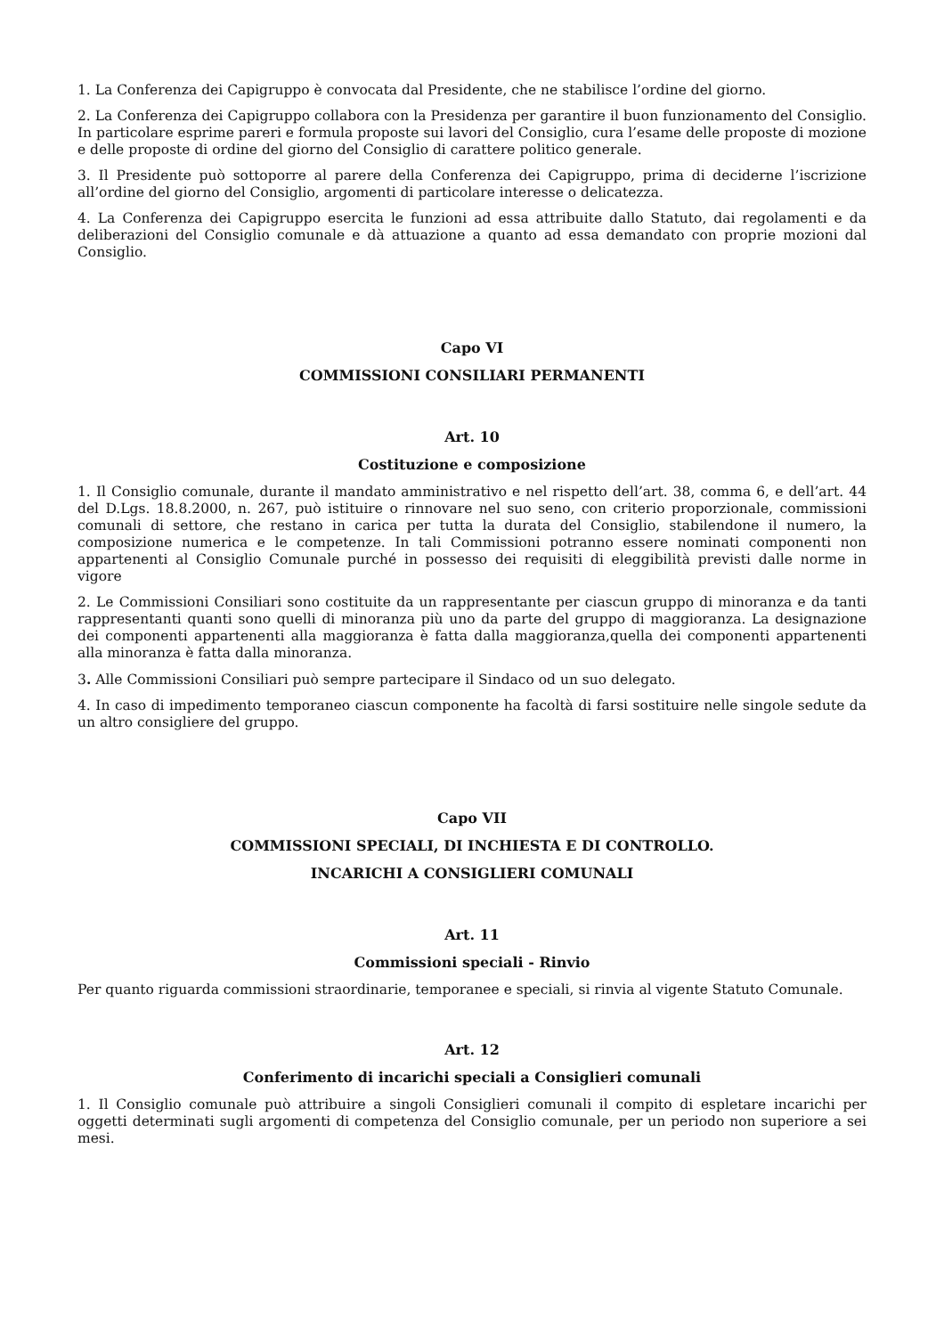1. La Conferenza dei Capigruppo è convocata dal Presidente, che ne stabilisce l’ordine del giorno.
2. La Conferenza dei Capigruppo collabora con la Presidenza per garantire il buon funzionamento del Consiglio. In particolare esprime pareri e formula proposte sui lavori del Consiglio, cura l’esame delle proposte di mozione e delle proposte di ordine del giorno del Consiglio di carattere politico generale.
3. Il Presidente può sottoporre al parere della Conferenza dei Capigruppo, prima di deciderne l’iscrizione all’ordine del giorno del Consiglio, argomenti di particolare interesse o delicatezza.
4. La Conferenza dei Capigruppo esercita le funzioni ad essa attribuite dallo Statuto, dai regolamenti e da deliberazioni del Consiglio comunale e dà attuazione a quanto ad essa demandato con proprie mozioni dal Consiglio.
Capo VI
COMMISSIONI CONSILIARI PERMANENTI
Art. 10
Costituzione e composizione
1. Il Consiglio comunale, durante il mandato amministrativo e nel rispetto dell’art. 38, comma 6, e dell’art. 44 del D.Lgs. 18.8.2000, n. 267, può istituire o rinnovare nel suo seno, con criterio proporzionale, commissioni comunali di settore, che restano in carica per tutta la durata del Consiglio, stabilendone il numero, la composizione numerica e le competenze. In tali Commissioni potranno essere nominati componenti non appartenenti al Consiglio Comunale purché in possesso dei requisiti di eleggibilità previsti dalle norme in vigore
2. Le Commissioni Consiliari sono costituite da un rappresentante per ciascun gruppo di minoranza e da tanti rappresentanti quanti sono quelli di minoranza più uno da parte del gruppo di maggioranza. La designazione dei componenti appartenenti alla maggioranza è fatta dalla maggioranza,quella dei componenti appartenenti alla minoranza è fatta dalla minoranza.
3. Alle Commissioni Consiliari può sempre partecipare il Sindaco od un suo delegato.
4. In caso di impedimento temporaneo ciascun componente ha facoltà di farsi sostituire nelle singole sedute da un altro consigliere del gruppo.
Capo VII
COMMISSIONI SPECIALI, DI INCHIESTA E DI CONTROLLO.
INCARICHI A CONSIGLIERI COMUNALI
Art. 11
Commissioni speciali - Rinvio
Per quanto riguarda commissioni straordinarie, temporanee e speciali, si rinvia al vigente Statuto Comunale.
Art. 12
Conferimento di incarichi speciali a Consiglieri comunali
1. Il Consiglio comunale può attribuire a singoli Consiglieri comunali il compito di espletare incarichi per oggetti determinati sugli argomenti di competenza del Consiglio comunale, per un periodo non superiore a sei mesi.